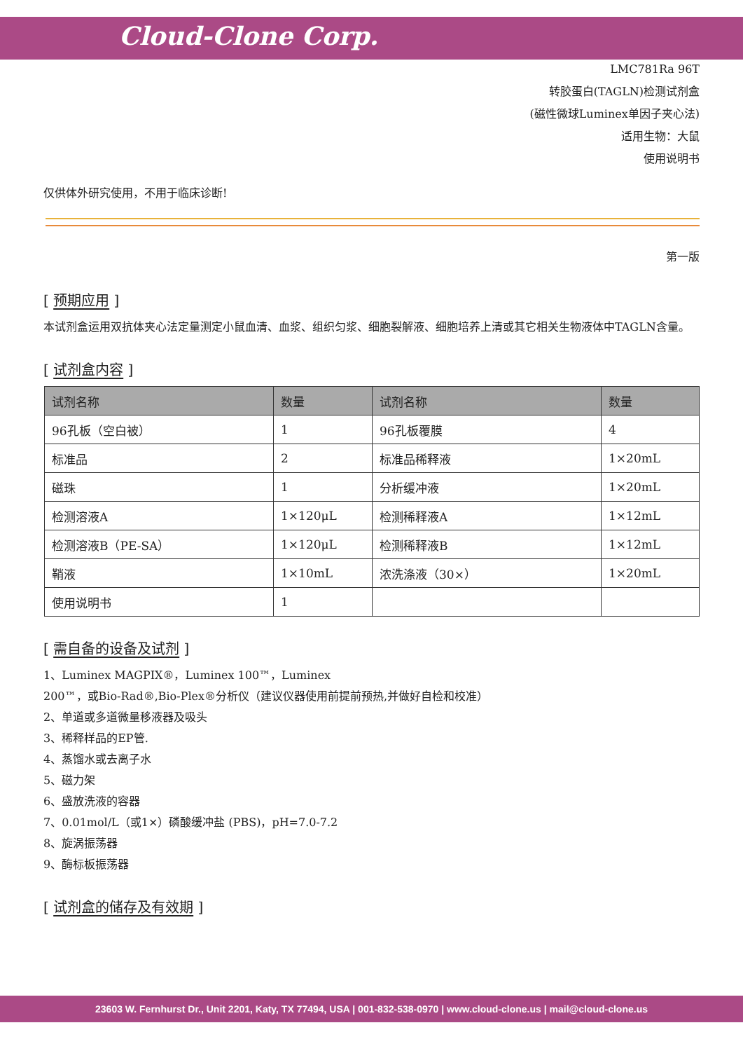Cloud-Clone Corp.
LMC781Ra 96T
转胶蛋白(TAGLN)检测试剂盒
(磁性微球Luminex单因子夹心法)
适用生物：大鼠
使用说明书
仅供体外研究使用，不用于临床诊断!
第一版
[ 预期应用 ]
本试剂盒运用双抗体夹心法定量测定小鼠血清、血浆、组织匀浆、细胞裂解液、细胞培养上清或其它相关生物液体中TAGLN含量。
[ 试剂盒内容 ]
| 试剂名称 | 数量 | 试剂名称 | 数量 |
| --- | --- | --- | --- |
| 96孔板（空白被） | 1 | 96孔板覆膜 | 4 |
| 标准品 | 2 | 标准品稀释液 | 1×20mL |
| 磁珠 | 1 | 分析缓冲液 | 1×20mL |
| 检测溶液A | 1×120μL | 检测稀释液A | 1×12mL |
| 检测溶液B（PE-SA） | 1×120μL | 检测稀释液B | 1×12mL |
| 鞘液 | 1×10mL | 浓洗涤液（30×） | 1×20mL |
| 使用说明书 | 1 | | |
[ 需自备的设备及试剂 ]
1、Luminex MAGPIX®，Luminex 100™，Luminex
200™，或Bio-Rad®,Bio-Plex®分析仪（建议仪器使用前提前预热,并做好自检和校准）
2、单道或多道微量移液器及吸头
3、稀释样品的EP管.
4、蒸馏水或去离子水
5、磁力架
6、盛放洗液的容器
7、0.01mol/L（或1×）磷酸缓冲盐 (PBS)，pH=7.0-7.2
8、旋涡振荡器
9、酶标板振荡器
[ 试剂盒的储存及有效期 ]
23603 W. Fernhurst Dr., Unit 2201, Katy, TX 77494, USA | 001-832-538-0970 | www.cloud-clone.us | mail@cloud-clone.us